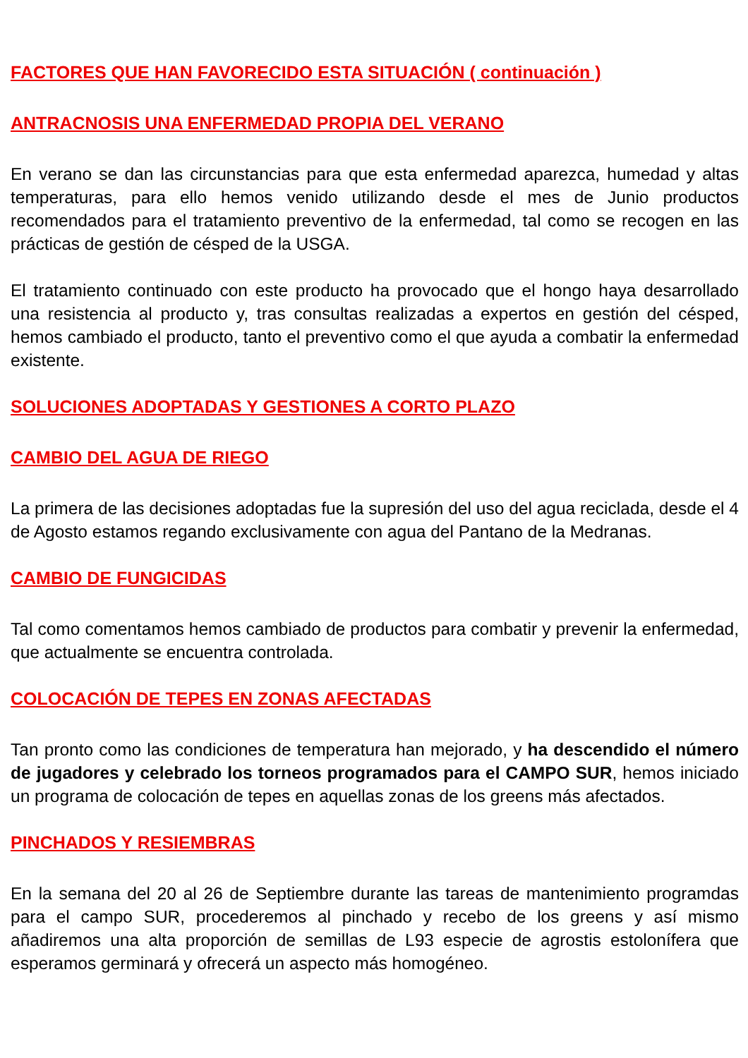FACTORES QUE HAN FAVORECIDO ESTA SITUACIÓN ( continuación )
ANTRACNOSIS UNA ENFERMEDAD PROPIA DEL VERANO
En verano se dan las circunstancias para que esta enfermedad aparezca, humedad y altas temperaturas, para ello hemos venido utilizando desde el mes de Junio productos recomendados para el tratamiento preventivo de la enfermedad, tal como se recogen en las prácticas de gestión de césped de la USGA.
El tratamiento continuado con este producto ha provocado que el hongo haya desarrollado una resistencia al producto y, tras consultas realizadas a expertos en gestión del césped, hemos cambiado el producto, tanto el preventivo como el que ayuda a combatir la enfermedad existente.
SOLUCIONES ADOPTADAS Y GESTIONES A CORTO PLAZO
CAMBIO DEL AGUA DE RIEGO
La primera de las decisiones adoptadas fue la supresión del uso del agua reciclada, desde el 4 de Agosto estamos regando exclusivamente con agua del Pantano de la Medranas.
CAMBIO DE FUNGICIDAS
Tal como comentamos hemos cambiado de productos para combatir y prevenir la enfermedad, que actualmente se encuentra controlada.
COLOCACIÓN DE TEPES EN ZONAS AFECTADAS
Tan pronto como las condiciones de temperatura han mejorado, y ha descendido el número de jugadores y celebrado los torneos programados para el CAMPO SUR, hemos iniciado un programa de colocación de tepes en aquellas zonas de los greens más afectados.
PINCHADOS Y RESIEMBRAS
En la semana del 20 al 26 de Septiembre durante las tareas de mantenimiento programdas para el campo SUR, procederemos al pinchado y recebo de los greens y así mismo añadiremos una alta proporción de semillas de L93 especie de agrostis estolonífera que esperamos germinará y ofrecerá un aspecto más homogéneo.